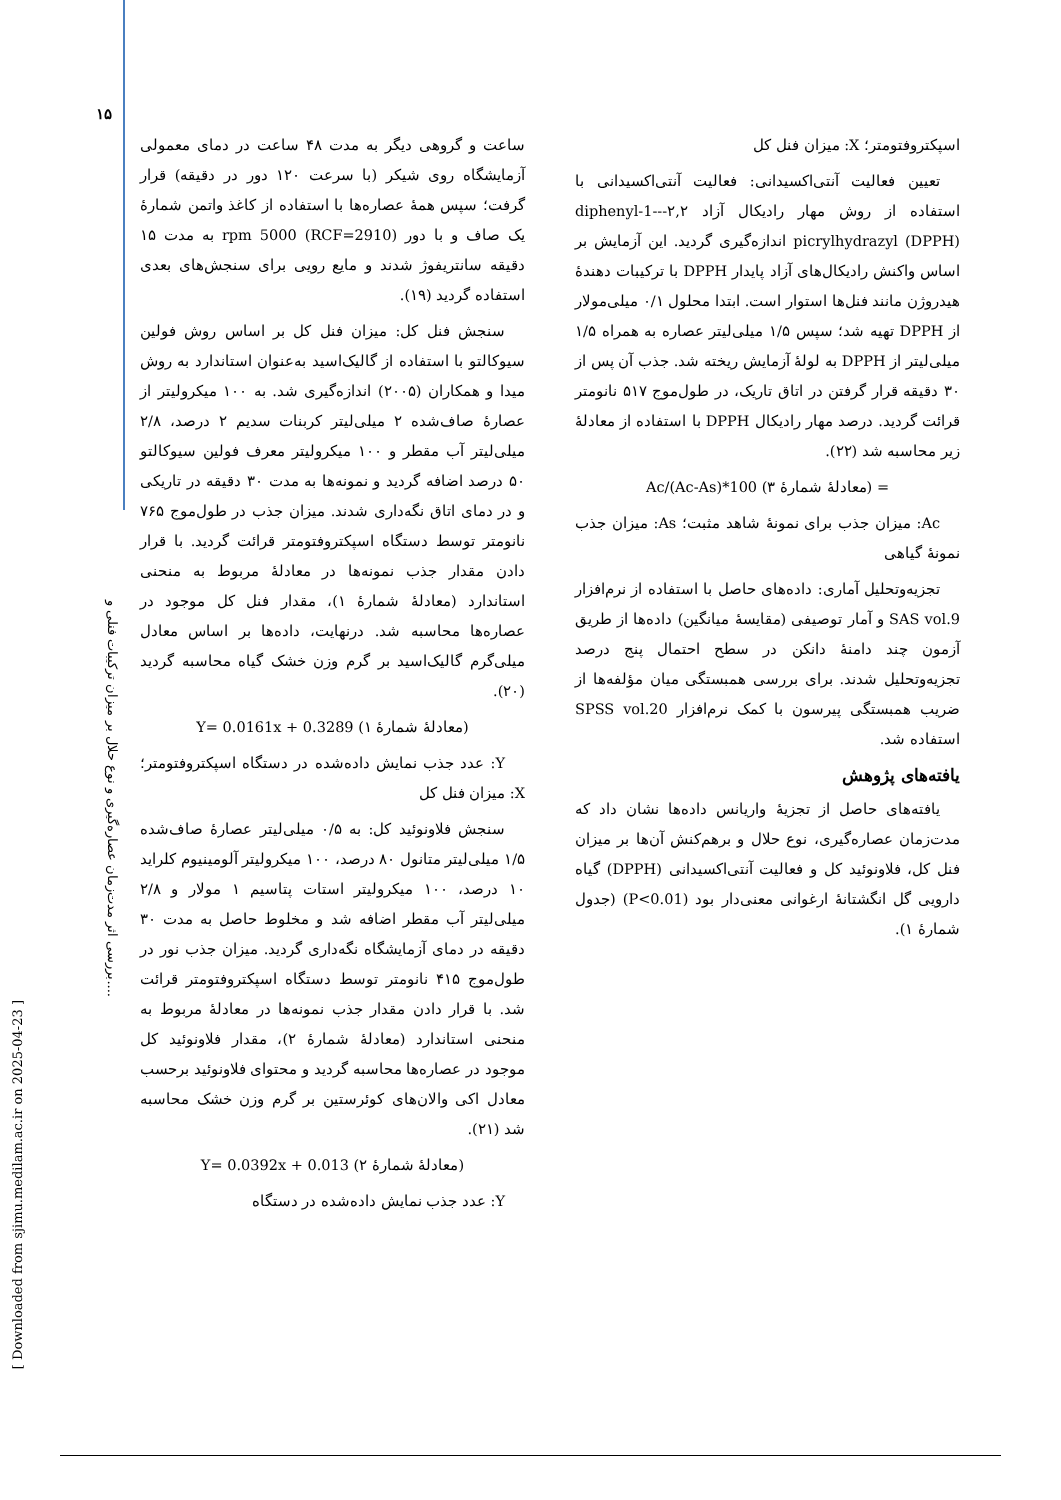۱۵
بررسی اثر مدت‌زمان عصاره‌گیری و نوع حلال بر میزان ترکیبات فنلی و....
[ Downloaded from sjimu.medilam.ac.ir on 2025-04-23 ]
ساعت و گروهی دیگر به مدت ۴۸ ساعت در دمای معمولی آزمایشگاه روی شیکر (با سرعت ۱۲۰ دور در دقیقه) قرار گرفت؛ سپس همهٔ عصاره‌ها با استفاده از کاغذ واتمن شمارهٔ یک صاف و با دور (RCF=2910) rpm 5000 به مدت ۱۵ دقیقه سانتریفوژ شدند و مایع رویی برای سنجش‌های بعدی استفاده گردید (۱۹).
سنجش فنل کل: میزان فنل کل بر اساس روش فولین سیوکالتو با استفاده از گالیک‌اسید به‌عنوان استاندارد به روش میدا و همکاران (۲۰۰۵) اندازه‌گیری شد. به ۱۰۰ میکرولیتر از عصارهٔ صاف‌شده ۲ میلی‌لیتر کربنات سدیم ۲ درصد، ۲/۸ میلی‌لیتر آب مقطر و ۱۰۰ میکرولیتر معرف فولین سیوکالتو ۵۰ درصد اضافه گردید و نمونه‌ها به مدت ۳۰ دقیقه در تاریکی و در دمای اتاق نگه‌داری شدند. میزان جذب در طول‌موج ۷۶۵ نانومتر توسط دستگاه اسپکتروفتومتر قرائت گردید. با قرار دادن مقدار جذب نمونه‌ها در معادلهٔ مربوط به منحنی استاندارد (معادلهٔ شمارهٔ ۱)، مقدار فنل کل موجود در عصاره‌ها محاسبه شد. درنهایت، داده‌ها بر اساس معادل میلی‌گرم گالیک‌اسید بر گرم وزن خشک گیاه محاسبه گردید (۲۰).
(معادلهٔ شمارهٔ ۱) Y= 0.0161x + 0.3289
Y: عدد جذب نمایش داده‌شده در دستگاه اسپکتروفتومتر؛ X: میزان فنل کل
سنجش فلاونوئید کل: به ۰/۵ میلی‌لیتر عصارهٔ صاف‌شده ۱/۵ میلی‌لیتر متانول ۸۰ درصد، ۱۰۰ میکرولیتر آلومینیوم کلراید ۱۰ درصد، ۱۰۰ میکرولیتر استات پتاسیم ۱ مولار و ۲/۸ میلی‌لیتر آب مقطر اضافه شد و مخلوط حاصل به مدت ۳۰ دقیقه در دمای آزمایشگاه نگه‌داری گردید. میزان جذب نور در طول‌موج ۴۱۵ نانومتر توسط دستگاه اسپکتروفتومتر قرائت شد. با قرار دادن مقدار جذب نمونه‌ها در معادلهٔ مربوط به منحنی استاندارد (معادلهٔ شمارهٔ ۲)، مقدار فلاونوئید کل موجود در عصاره‌ها محاسبه گردید و محتوای فلاونوئید برحسب معادل اکی والان‌های کوئرستین بر گرم وزن خشک محاسبه شد (۲۱).
(معادلهٔ شمارهٔ ۲) Y= 0.0392x + 0.013
Y: عدد جذب نمایش داده‌شده در دستگاه
اسپکتروفتومتر؛ X: میزان فنل کل
تعیین فعالیت آنتی‌اکسیدانی: فعالیت آنتی‌اکسیدانی با استفاده از روش مهار رادیکال آزاد ۲,۲--diphenyl-1-picrylhydrazyl (DPPH) اندازه‌گیری گردید. این آزمایش بر اساس واکنش رادیکال‌های آزاد پایدار DPPH با ترکیبات دهندهٔ هیدروژن مانند فنل‌ها استوار است. ابتدا محلول ۰/۱ میلی‌مولار از DPPH تهیه شد؛ سپس ۱/۵ میلی‌لیتر عصاره به همراه ۱/۵ میلی‌لیتر از DPPH به لولهٔ آزمایش ریخته شد. جذب آن پس از ۳۰ دقیقه قرار گرفتن در اتاق تاریک، در طول‌موج ۵۱۷ نانومتر قرائت گردید. درصد مهار رادیکال DPPH با استفاده از معادلهٔ زیر محاسبه شد (۲۲).
= (معادلهٔ شمارهٔ ۳) 100*(Ac-As)/Ac
Ac: میزان جذب برای نمونهٔ شاهد مثبت؛ As: میزان جذب نمونهٔ گیاهی
تجزیه‌وتحلیل آماری: داده‌های حاصل با استفاده از نرم‌افزار SAS vol.9 و آمار توصیفی (مقایسهٔ میانگین) داده‌ها از طریق آزمون چند دامنهٔ دانکن در سطح احتمال پنج درصد تجزیه‌وتحلیل شدند. برای بررسی همبستگی میان مؤلفه‌ها از ضریب همبستگی پیرسون با کمک نرم‌افزار SPSS vol.20 استفاده شد.
یافته‌های پژوهش
یافته‌های حاصل از تجزیهٔ واریانس داده‌ها نشان داد که مدت‌زمان عصاره‌گیری، نوع حلال و برهم‌کنش آن‌ها بر میزان فنل کل، فلاونوئید کل و فعالیت آنتی‌اکسیدانی (DPPH) گیاه دارویی گل انگشتانهٔ ارغوانی معنی‌دار بود (P<0.01) (جدول شمارهٔ ۱).